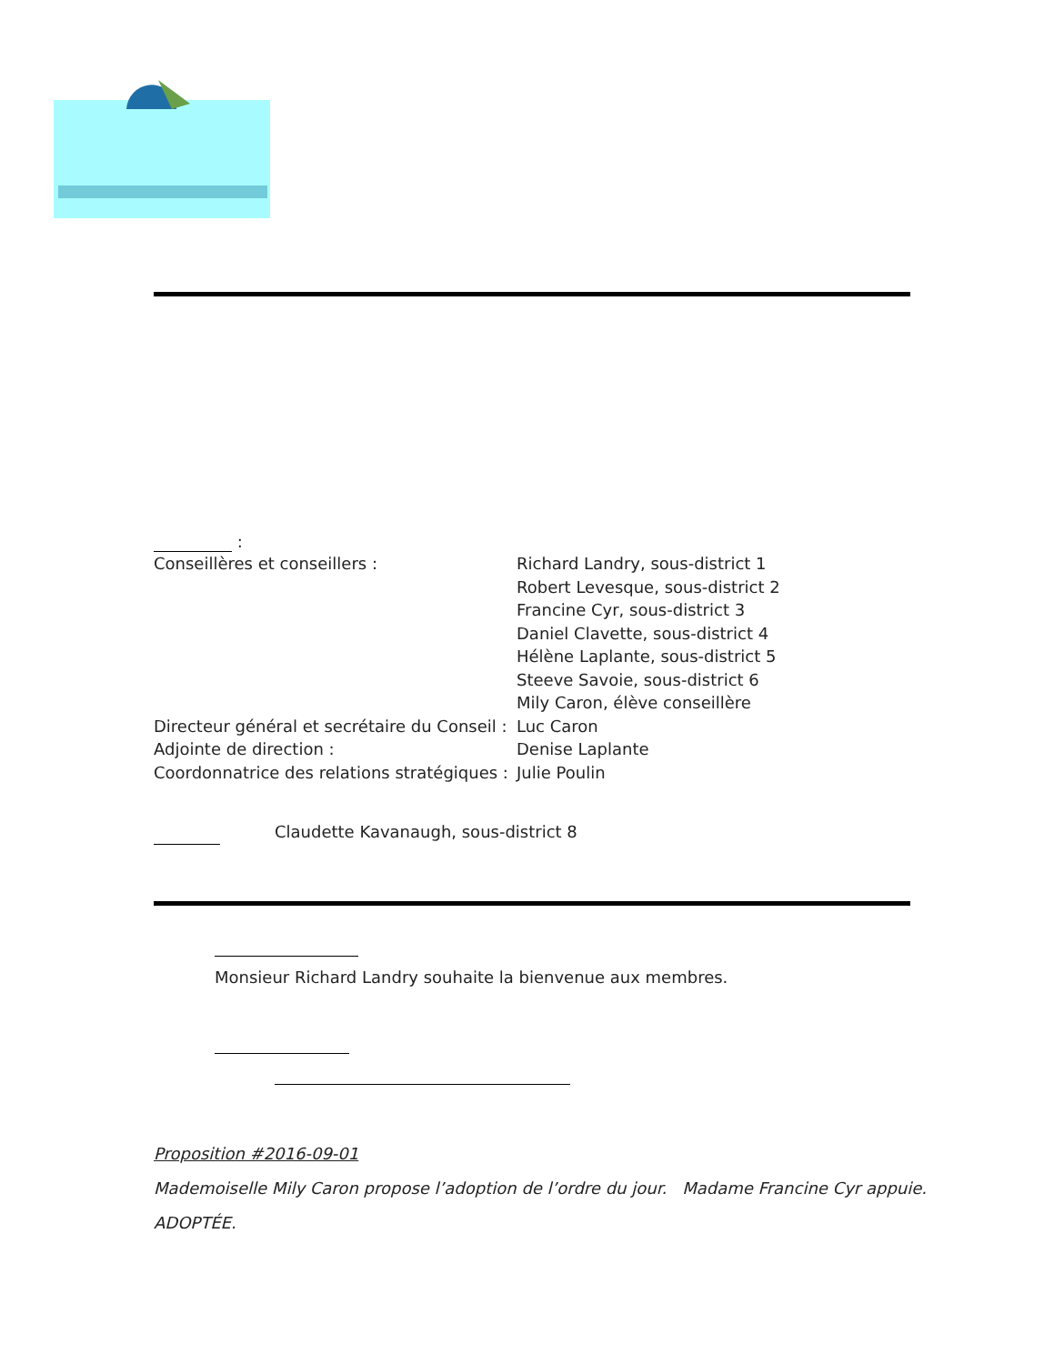:
Conseillères et conseillers : Richard Landry, sous-district 1
Robert Levesque, sous-district 2
Francine Cyr, sous-district 3
Daniel Clavette, sous-district 4
Hélène Laplante, sous-district 5
Steeve Savoie, sous-district 6
Mily Caron, élève conseillère
Directeur général et secrétaire du Conseil : Luc Caron
Adjointe de direction : Denise Laplante
Coordonnatrice des relations stratégiques : Julie Poulin
Claudette Kavanaugh, sous-district 8
Monsieur Richard Landry souhaite la bienvenue aux membres.
Proposition #2016-09-01
Mademoiselle Mily Caron propose l’adoption de l’ordre du jour. Madame Francine Cyr appuie.
ADOPTÉE.